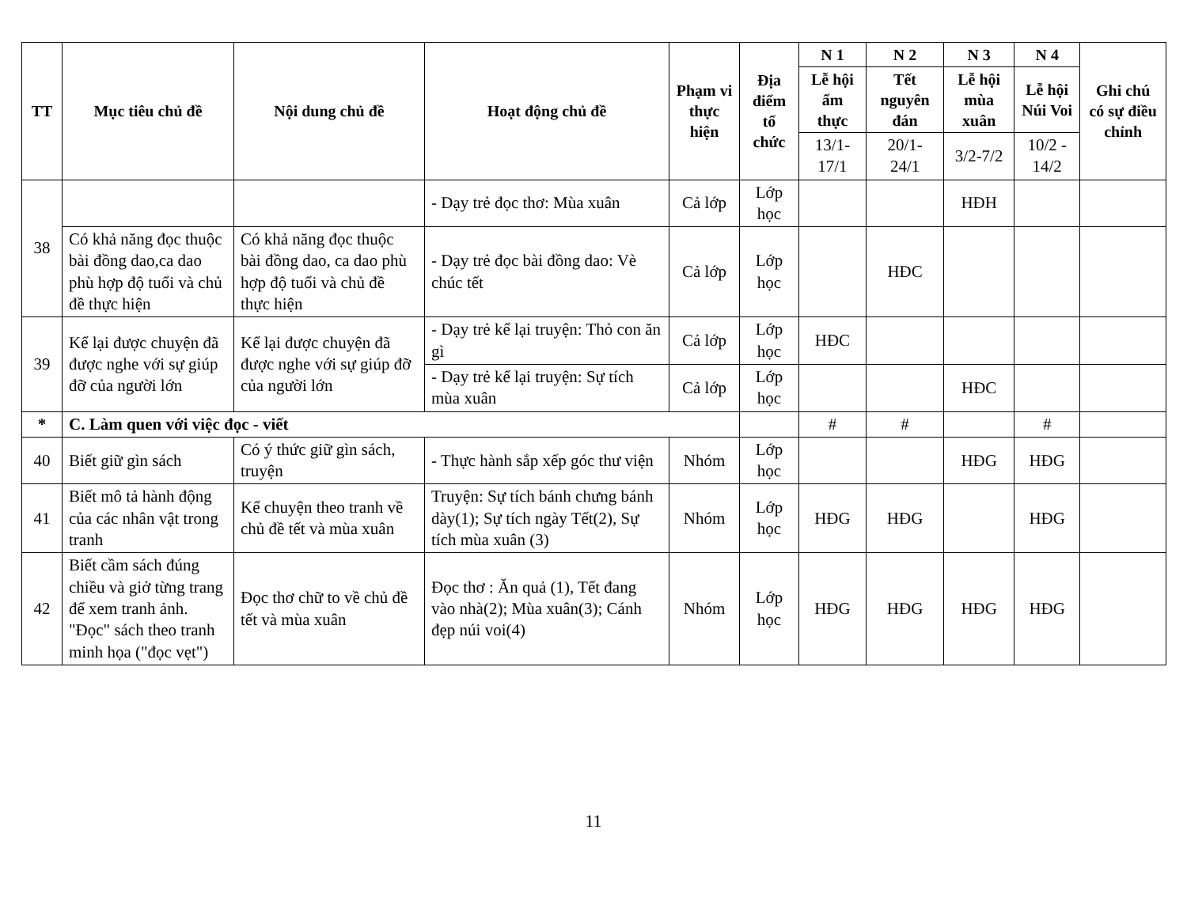| TT | Mục tiêu chủ đề | Nội dung chủ đề | Hoạt động chủ đề | Phạm vi thực hiện | Địa điểm tổ chức | N 1 | N 2 | N 3 | N 4 | Ghi chú có sự điều chỉnh |
| --- | --- | --- | --- | --- | --- | --- | --- | --- | --- | --- |
| | | | | | | Lễ hội ẩm thực | Tết nguyên đán | Lễ hội mùa xuân | Lễ hội Núi Voi | |
| | | | | | | 13/1-17/1 | 20/1-24/1 | 3/2-7/2 | 10/2 - 14/2 | |
| 38 | | | - Dạy trẻ đọc thơ: Mùa xuân | Cả lớp | Lớp học | | | HĐH | | |
| | Có khả năng đọc thuộc bài đồng dao,ca dao phù hợp độ tuổi và chủ đề thực hiện | Có khả năng đọc thuộc bài đồng dao, ca dao phù hợp độ tuổi và chủ đề thực hiện | - Dạy trẻ đọc bài đồng dao: Vè chúc tết | Cả lớp | Lớp học | | HĐC | | | |
| 39 | Kể lại được chuyện đã được nghe với sự giúp đỡ của người lớn | Kể lại được chuyện đã được nghe với sự giúp đỡ của người lớn | - Dạy trẻ kể lại truyện: Thỏ con ăn gì | Cả lớp | Lớp học | HĐC | | | | |
| | | | - Dạy trẻ kể lại truyện: Sự tích mùa xuân | Cả lớp | Lớp học | | | HĐC | | |
| * | C. Làm quen với việc đọc - viết | | | | | # | # | | # | |
| 40 | Biết giữ gìn sách | Có ý thức giữ gìn sách, truyện | - Thực hành sắp xếp góc thư viện | Nhóm | Lớp học | | | HĐG | HĐG | |
| 41 | Biết mô tả hành động của các nhân vật trong tranh | Kể chuyện theo tranh về chủ đề tết và mùa xuân | Truyện: Sự tích bánh chưng bánh dày(1); Sự tích ngày Tết(2), Sự tích mùa xuân (3) | Nhóm | Lớp học | HĐG | HĐG | | HĐG | |
| 42 | Biết cầm sách đúng chiều và giở từng trang để xem tranh ảnh. "Đọc" sách theo tranh minh họa ("đọc vẹt") | Đọc thơ chữ to về chủ đề tết và mùa xuân | Đọc thơ : Ăn quả (1), Tết đang vào nhà(2); Mùa xuân(3); Cánh đẹp núi voi(4) | Nhóm | Lớp học | HĐG | HĐG | HĐG | HĐG | |
11